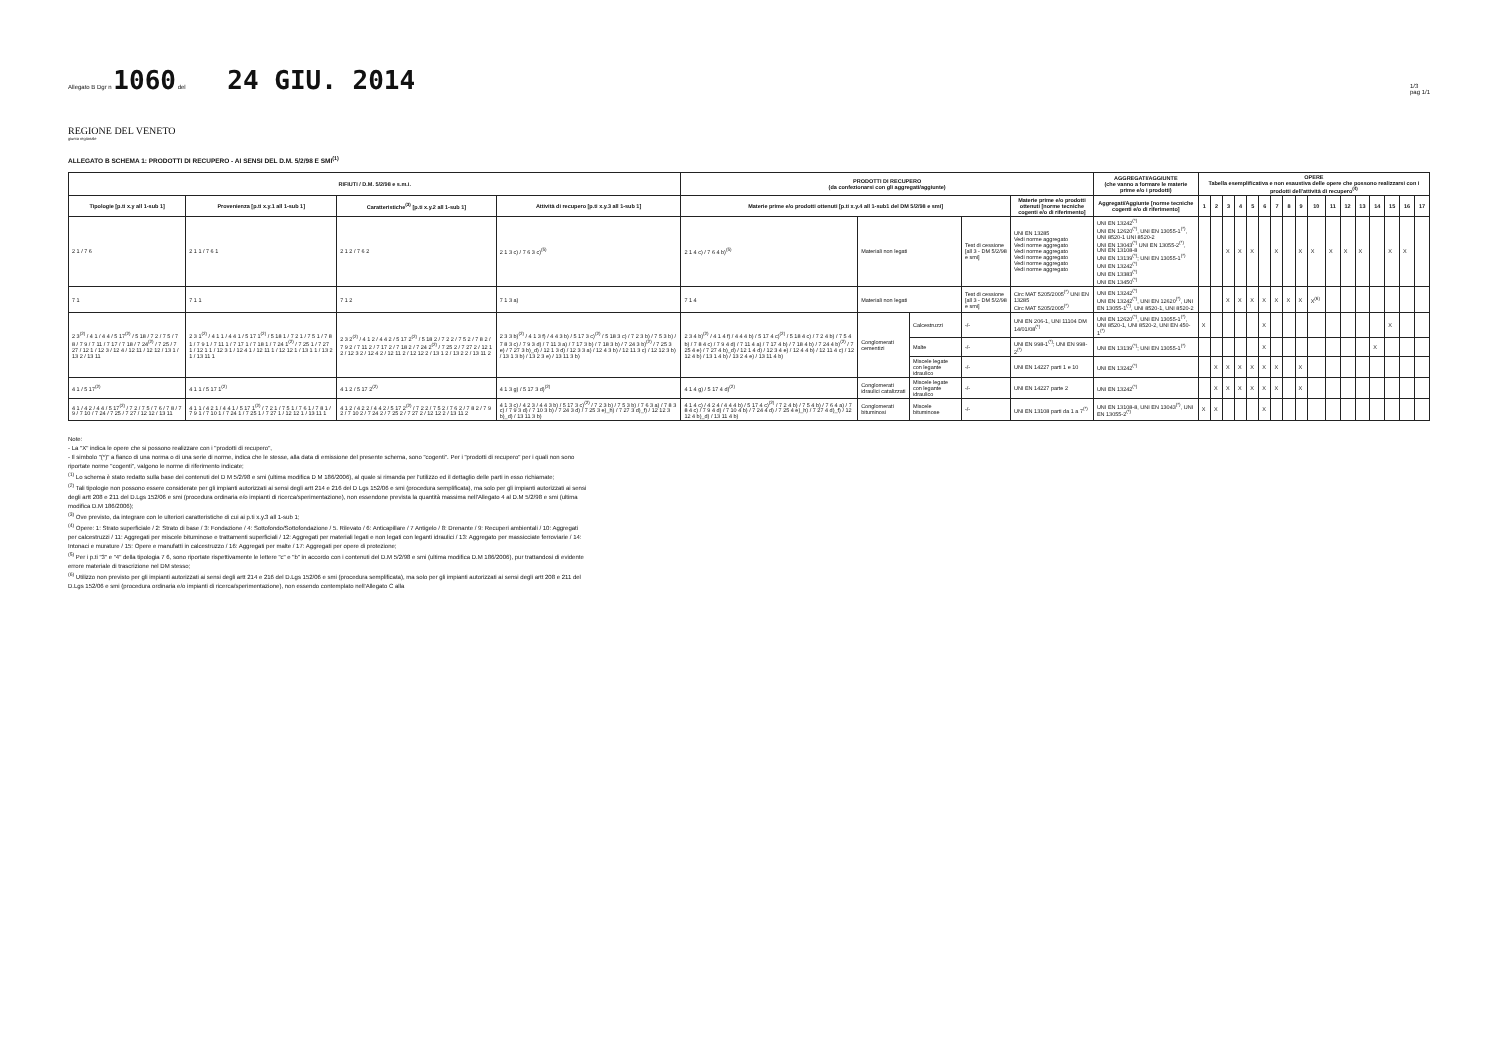Allegato B Dgr n 1060 del 24 GIU. 2014
1/3
pag 1/1
REGIONE DEL VENETO
giunta regionale
ALLEGATO B SCHEMA 1: PRODOTTI DI RECUPERO - AI SENSI DEL D.M. 5/2/98 E SMI<sup>(1)</sup>
| RIFIUTI / D.M. 5/2/98 e s.m.i. | | | | PRODOTTI DI RECUPERO (da confezionarsi con gli aggregati/aggiunte) | | | | | AGGREGATI/AGGIUNTE (che vanno a formare le materie prime e/o i prodotti) | OPERE Tabella esemplificativa e non esaustiva delle opere che possono realizzarsi con i prodotti dell'attività di recupero<sup>(4)</sup> | | | | | | | | | | | | | | | | |
| --- | --- | --- | --- | --- | --- | --- | --- | --- | --- | --- | --- | --- | --- | --- | --- | --- | --- | --- | --- | --- | --- | --- | --- | --- | --- | --- |
| Tipologie [p.ti x.y all 1-sub 1] | Provenienza [p.ti x.y.1 all 1-sub 1] | Caratteristiche<sup>(3)</sup> [p.ti x.y.2 all 1-sub 1] | Attività di recupero [p.ti x.y.3 all 1-sub 1] | Materie prime e/o prodotti ottenuti [p.ti x.y.4 all 1-sub1 del DM 5/2/98 e smi] | | | | Materie prime e/o prodotti ottenuti [norme tecniche cogenti e/o di riferimento] | Aggregati/Aggiunte [norme tecniche cogenti e/o di riferimento] | 1 | 2 | 3 | 4 | 5 | 6 | 7 | 8 | 9 | 10 | 11 | 12 | 13 | 14 | 15 | 16 | 17 |
| 2 1 / 7 6 | 2 1 1 / 7 6 1 | 2 1 2 / 7 6 2 | 2 1 3 c) / 7 6 3 c)<sup>(5)</sup> | 2 1 4 c) / 7 6 4 b)<sup>(5)</sup> | Materiali non legati | | Test di cessione [all 3 - DM 5/2/98 e smi] | UNI EN 13285 Vedi norme aggregato Vedi norme aggregato Vedi norme aggregato Vedi norme aggregato Vedi norme aggregato Vedi norme aggregato | UNI EN 13242<sup>(*)</sup> UNI EN 12620<sup>(*)</sup>, UNI EN 13055-1<sup>(*)</sup>, UNI 8520-1 UNI 8520-2 UNI EN 13043<sup>(*)</sup> UNI EN 13055-2<sup>(*)</sup>, UNI EN 13108-8 UNI EN 13139<sup>(*)</sup>; UNI EN 13055-1<sup>(*)</sup> UNI EN 13242<sup>(*)</sup> UNI EN 13383<sup>(*)</sup> UNI EN 13450<sup>(*)</sup> | | | X | X | X | | X | | X | X | X | X | X | | X | X | |
| 7 1 | 7 1 1 | 7 1 2 | 7 1 3 a) | 7 1 4 | Materiali non legati | | Test di cessione [all 3 - DM 5/2/98 e smi] | Circ MAT 5205/2005<sup>(*)</sup> UNI EN 13285 Circ MAT 5205/2005<sup>(*)</sup> | UNI EN 13242<sup>(*)</sup> UNI EN 13242<sup>(*)</sup>, UNI EN 12620<sup>(*)</sup>, UNI EN 13055-1<sup>(*)</sup>, UNI 8520-1, UNI 8520-2 | | | X | X | X | X | X | X | X | X<sup>(6)</sup> | | | | | | | |
| 2 3<sup>(2)</sup> / 4 1 / 4 4 / 5 17<sup>(2)</sup> / 5 18 / 7 2 / 7 5 / 7 8 / 7 9 / 7 11 / 7 17 / 7 18 / 7 24<sup>(2)</sup> / 7 25 / 7 27 / 12 1 / 12 3 / 12 4 / 12 11 / 12 12 / 13 1 / 13 2 / 13 11 | 2 3 1<sup>(2)</sup> / 4 1 1 / 4 4 1 / 5 17 1<sup>(2)</sup> / 5 18 1 / 7 2 1 / 7 5 1 / 7 8 1 / 7 9 1 / 7 11 1 / 7 17 1 / 7 18 1 / 7 24 1<sup>(2)</sup> / 7 25 1 / 7 27 1 / 12 1 1 / 12 3 1 / 12 4 1 / 12 11 1 / 12 12 1 / 13 1 1 / 13 2 1 / 13 11 1 | 2 3 2<sup>(2)</sup> / 4 1 2 / 4 4 2 / 5 17 2<sup>(2)</sup> / 5 18 2 / 7 2 2 / 7 5 2 / 7 8 2 / 7 9 2 / 7 11 2 / 7 17 2 / 7 18 2 / 7 24 2<sup>(2)</sup> / 7 25 2 / 7 27 2 / 12 1 2 / 12 3 2 / 12 4 2 / 12 11 2 / 12 12 2 / 13 1 2 / 13 2 2 / 13 11 2 | 2 3 3 b)<sup>(2)</sup> / 4 1 3 f) / 4 4 3 b) / 5 17 3 c)<sup>(2)</sup> / 5 18 3 c) / 7 2 3 b) / 7 5 3 b) / 7 8 3 c) / 7 9 3 d) / 7 11 3 a) / 7 17 3 b) / 7 18 3 b) / 7 24 3 b)<sup>(2)</sup> / 7 25 3 e) / 7 27 3 b)_d) / 12 1 3 d) / 12 3 3 a) / 12 4 3 b) / 12 11 3 c) / 12 12 3 b) / 13 1 3 b) / 13 2 3 e) / 13 11 3 b) | 2 3 4 b)<sup>(2)</sup> / 4 1 4 f) / 4 4 4 b) / 5 17 4 c)<sup>(2)</sup> / 5 18 4 c) / 7 2 4 b) / 7 5 4 b) / 7 8 4 c) / 7 9 4 d) / 7 11 4 a) / 7 17 4 b) / 7 18 4 b) / 7 24 4 b)<sup>(2)</sup> / 7 25 4 e) / 7 27 4 b)_d) / 12 1 4 d) / 12 3 4 e) / 12 4 4 b) / 12 11 4 c) / 12 12 4 b) / 13 1 4 b) / 13 2 4 e) / 13 11 4 b) | Conglomerati cementizi | Calcestruzzi | -/- | UNI EN 206-1, UNI 11104 DM 14/01/08<sup>(*)</sup> | UNI EN 12620<sup>(*)</sup>, UNI EN 13055-1<sup>(*)</sup>, UNI 8520-1, UNI 8520-2, UNI EN 450-1<sup>(*)</sup> | X | | | | | X | | | | | | | | | X | | |
| | | | | | | Malte | -/- | UNI EN 998-1<sup>(*)</sup>; UNI EN 998-2<sup>(*)</sup> | UNI EN 13139<sup>(*)</sup>; UNI EN 13055-1<sup>(*)</sup> | | | | | | X | | | | | | | | X | | | |
| | | | | | | Miscele legate con legante idraulico | -/- | UNI EN 14227 parti 1 e 10 | UNI EN 13242<sup>(*)</sup> | | X | X | X | X | X | X | | X | | | | | | | | |
| 4 1 / 5 17<sup>(2)</sup> | 4 1 1 / 5 17 1<sup>(2)</sup> | 4 1 2 / 5 17 2<sup>(2)</sup> | 4 1 3 g) / 5 17 3 d)<sup>(2)</sup> | 4 1 4 g) / 5 17 4 d)<sup>(2)</sup> | Conglomerati idraulici catalizzati | Miscele legate con legante idraulico | -/- | UNI EN 14227 parte 2 | UNI EN 13242<sup>(*)</sup> | | X | X | X | X | X | X | | X | | | | | | | | |
| 4 1 / 4 2 / 4 4 / 5 17<sup>(2)</sup> / 7 2 / 7 5 / 7 6 / 7 8 / 7 9 / 7 10 / 7 24 / 7 25 / 7 27 / 12 12 / 13 11 | 4 1 1 / 4 2 1 / 4 4 1 / 5 17 1<sup>(2)</sup> / 7 2 1 / 7 5 1 / 7 6 1 / 7 8 1 / 7 9 1 / 7 10 1 / 7 24 1 / 7 25 1 / 7 27 1 / 12 12 1 / 13 11 1 | 4 1 2 / 4 2 2 / 4 4 2 / 5 17 2<sup>(2)</sup> / 7 2 2 / 7 5 2 / 7 6 2 / 7 8 2 / 7 9 2 / 7 10 2 / 7 24 2 / 7 25 2 / 7 27 2 / 12 12 2 / 13 11 2 | 4 1 3 c) / 4 2 3 / 4 4 3 b) / 5 17 3 c)<sup>(2)</sup> / 7 2 3 b) / 7 5 3 b) / 7 6 3 a) / 7 8 3 c) / 7 9 3 d) / 7 10 3 b) / 7 24 3 d) / 7 25 3 e)_h) / 7 27 3 d)_f) / 12 12 3 b)_d) / 13 11 3 b) | 4 1 4 c) / 4 2 4 / 4 4 4 b) / 5 17 4 c)<sup>(2)</sup> / 7 2 4 b) / 7 5 4 b) / 7 6 4 a) / 7 8 4 c) / 7 9 4 d) / 7 10 4 b) / 7 24 4 d) / 7 25 4 e)_h) / 7 27 4 d)_f) / 12 12 4 b)_d) / 13 11 4 b) | Conglomerati bituminosi | Miscele bituminose | -/- | UNI EN 13108 parti da 1 a 7<sup>(*)</sup> | UNI EN 13108-8, UNI EN 13043<sup>(*)</sup>, UNI EN 13055-2<sup>(*)</sup> | X | X | | | | X | | | | | | | | | | | |
Note:
- La "X" indica le opere che si possono realizzare con i "prodotti di recupero",
- Il simbolo "(*)" a fianco di una norma o di una serie di norme, indica che le stesse, alla data di emissione del presente schema, sono "cogenti". Per i "prodotti di recupero" per i quali non sono riportate norme "cogenti", valgono le norme di riferimento indicate;
<sup>(1)</sup> Lo schema è stato redatto sulla base dei contenuti del D M 5/2/98 e smi (ultima modifica D M 186/2006), al quale si rimanda per l'utilizzo ed il dettaglio delle parti in esso richiamate;
<sup>(2)</sup> Tali tipologie non possono essere considerate per gli impianti autorizzati ai sensi degli artt 214 e 216 del D Lgs 152/06 e smi (procedura semplificata), ma solo per gli impianti autorizzati ai sensi degli artt 208 e 211 del D.Lgs 152/06 e smi (procedura ordinaria e/o impianti di ricerca/sperimentazione), non essendone prevista la quantità massima nell'Allegato 4 al D.M 5/2/98 e smi (ultima modifica D.M 186/2006);
<sup>(3)</sup> Ove previsto, da integrare con le ulteriori caratteristiche di cui ai p.ti x.y.3 all 1-sub 1;
<sup>(4)</sup> Opere: 1: Strato superficiale / 2: Strato di base / 3: Fondazione / 4: Sottofondo/Sottofondazione / 5. Rilevato / 6: Anticapillare / 7 Antigelo / 8: Drenante / 9: Recuperi ambientali / 10: Aggregati per calcestruzzi / 11: Aggregati per miscele bituminose e trattamenti superficiali / 12: Aggregati per materiali legati e non legati con leganti idraulici / 13: Aggregato per massicciate ferroviarie / 14: Intonaci e murature / 15: Opere e manufatti in calcestruzzo / 16: Aggregati per malte / 17: Aggregati per opere di protezione;
<sup>(5)</sup> Per i p.ti "3" e "4" della tipologia 7 6, sono riportate rispettivamente le lettere "c" e "b" in accordo con i contenuti del D.M 5/2/98 e smi (ultima modifica D.M 186/2006), pur trattandosi di evidente errore materiale di trascrizione nel DM stesso;
<sup>(6)</sup> Utilizzo non previsto per gli impianti autorizzati ai sensi degli artt 214 e 216 del D.Lgs 152/06 e smi (procedura semplificata), ma solo per gli impianti autorizzati ai sensi degli artt 208 e 211 del D.Lgs 152/06 e smi (procedura ordinaria e/o impianti di ricerca/sperimentazione), non essendo contemplato nell'Allegato C alla